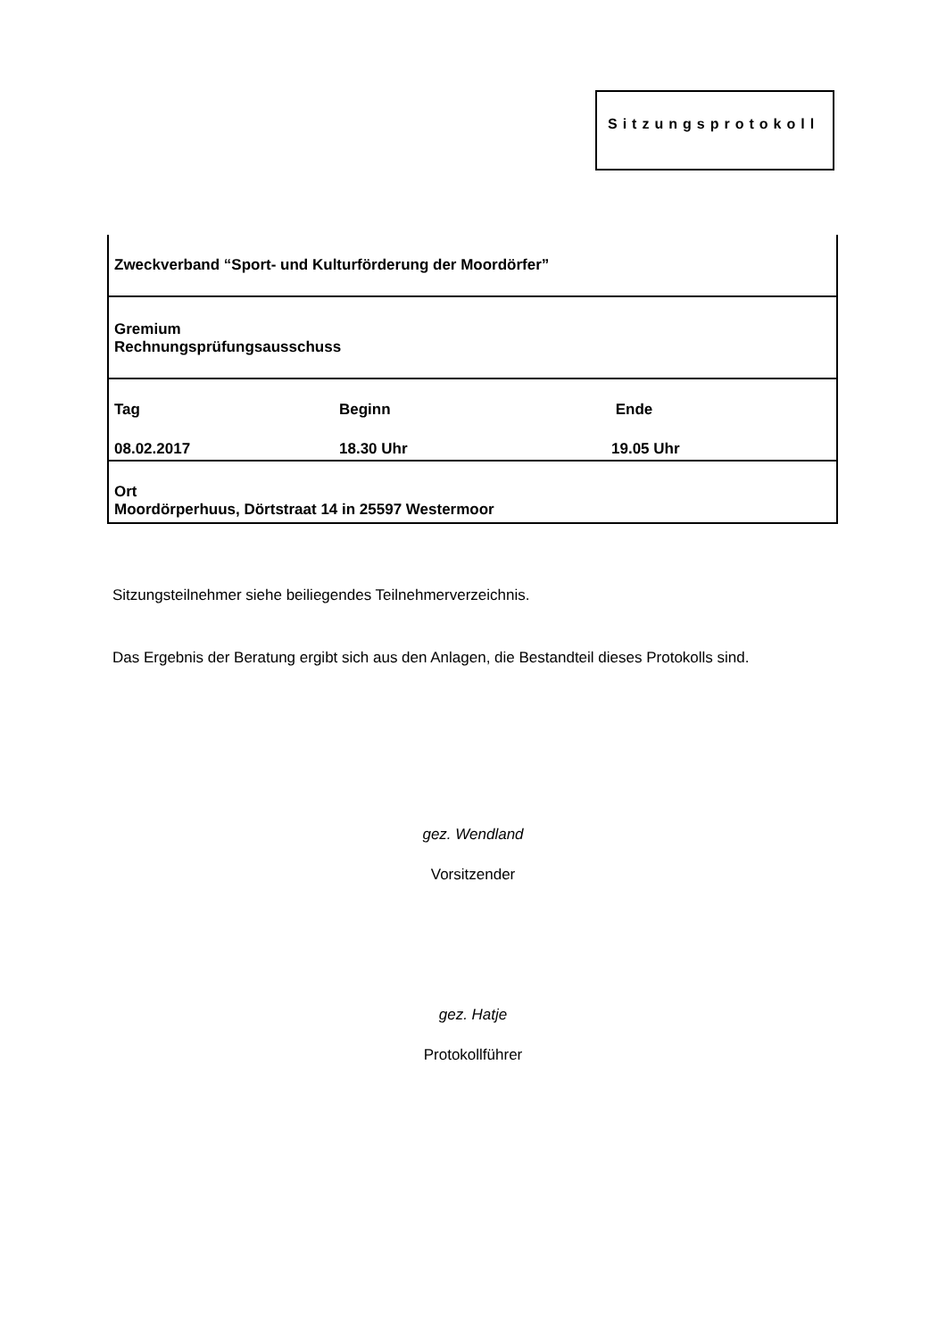Sitzungsprotokoll
Zweckverband “Sport- und Kulturförderung der Moordörfer”
Gremium
Rechnungsprüfungsausschuss
| Tag | Beginn | Ende |
| 08.02.2017 | 18.30 Uhr | 19.05 Uhr |
Ort
Moordörperhuus, Dörtstraat 14 in 25597 Westermoor
Sitzungsteilnehmer siehe beiliegendes Teilnehmerverzeichnis.
Das Ergebnis der Beratung ergibt sich aus den Anlagen, die Bestandteil dieses Protokolls sind.
gez. Wendland
Vorsitzender
gez. Hatje
Protokollführer